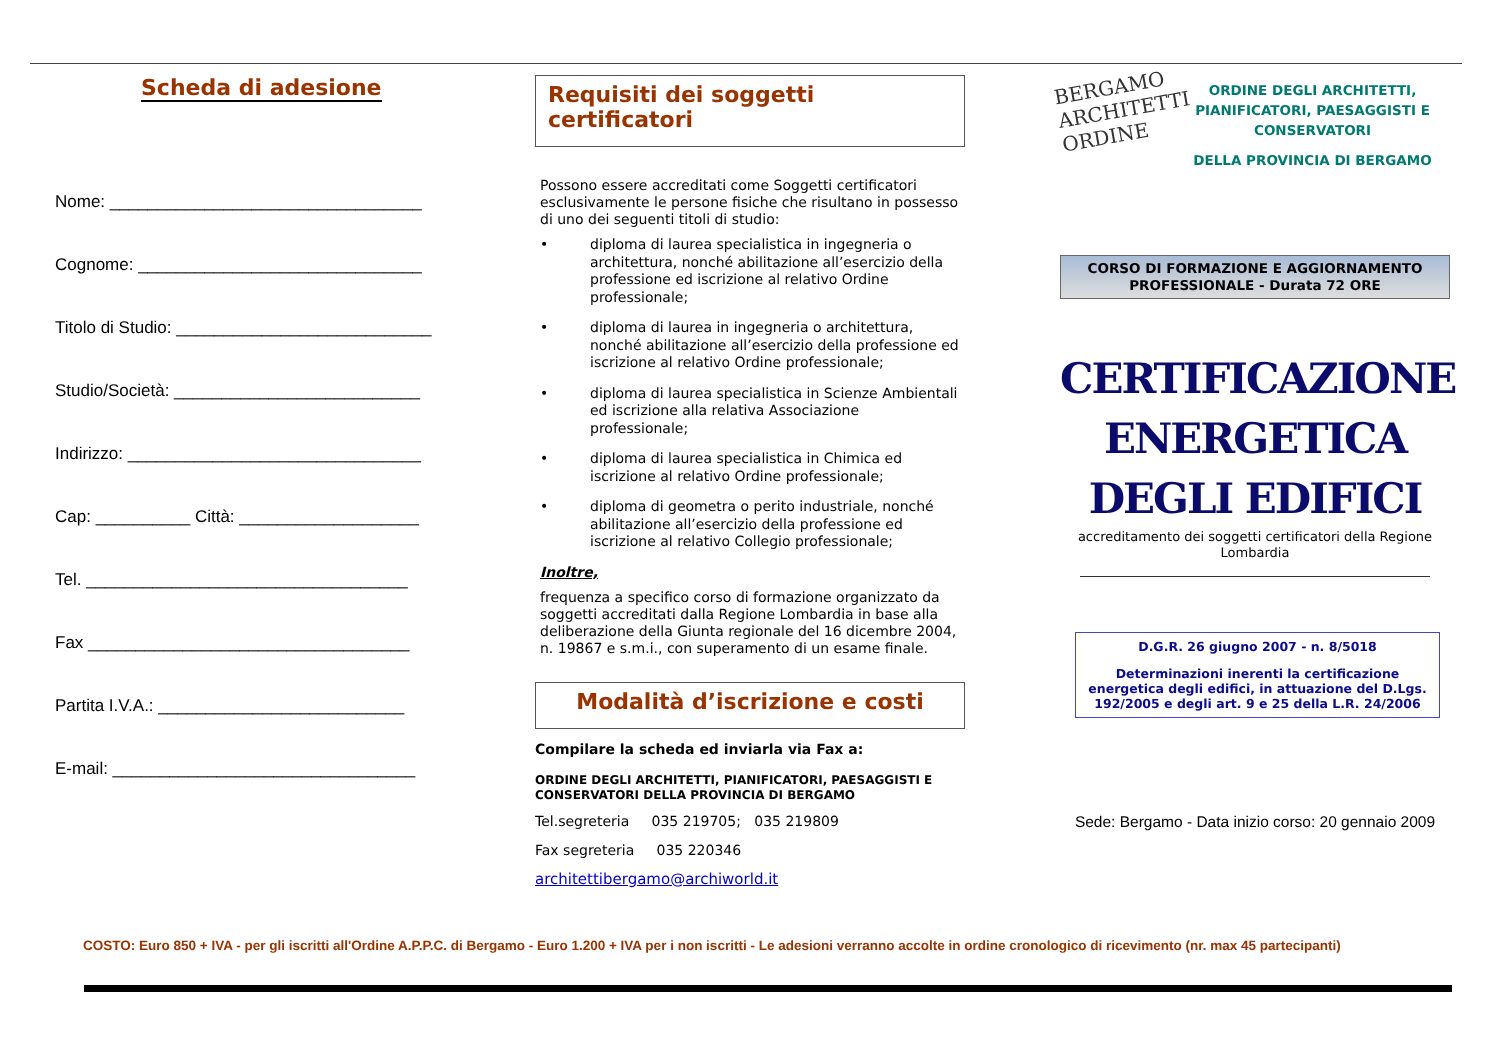Scheda di adesione
Nome: _________________________________
Cognome: ______________________________
Titolo di Studio: ___________________________
Studio/Società: __________________________
Indirizzo: _______________________________
Cap: __________ Città: ___________________
Tel. __________________________________
Fax __________________________________
Partita I.V.A.: __________________________
E-mail: ________________________________
Requisiti dei soggetti certificatori
Possono essere accreditati come Soggetti certificatori esclusivamente le persone fisiche che risultano in possesso di uno dei seguenti titoli di studio:
• diploma di laurea specialistica in ingegneria o architettura, nonché abilitazione all’esercizio della professione ed iscrizione al relativo Ordine professionale;
• diploma di laurea in ingegneria o architettura, nonché abilitazione all’esercizio della professione ed iscrizione al relativo Ordine professionale;
• diploma di laurea specialistica in Scienze Ambientali ed iscrizione alla relativa Associazione professionale;
• diploma di laurea specialistica in Chimica ed iscrizione al relativo Ordine professionale;
• diploma di geometra o perito industriale, nonché abilitazione all’esercizio della professione ed iscrizione al relativo Collegio professionale;
Inoltre,
frequenza a specifico corso di formazione organizzato da soggetti accreditati dalla Regione Lombardia in base alla deliberazione della Giunta regionale del 16 dicembre 2004, n. 19867 e s.m.i., con superamento di un esame finale.
Modalità d’iscrizione e costi
Compilare la scheda ed inviarla via Fax a:
ORDINE DEGLI ARCHITETTI, PIANIFICATORI, PAESAGGISTI E CONSERVATORI DELLA PROVINCIA DI BERGAMO
Tel.segreteria 035 219705; 035 219809
Fax segreteria 035 220346
architettibergamo@archiworld.it
BERGAMO ARCHITETTI ORDINE
ORDINE DEGLI ARCHITETTI, PIANIFICATORI, PAESAGGISTI E CONSERVATORI
DELLA PROVINCIA DI BERGAMO
CORSO DI FORMAZIONE E AGGIORNAMENTO PROFESSIONALE - Durata 72 ORE
CERTIFICAZIONE ENERGETICA DEGLI EDIFICI
accreditamento dei soggetti certificatori della Regione Lombardia
D.G.R. 26 giugno 2007 - n. 8/5018
Determinazioni inerenti la certificazione energetica degli edifici, in attuazione del D.Lgs. 192/2005 e degli art. 9 e 25 della L.R. 24/2006
Sede: Bergamo - Data inizio corso: 20 gennaio 2009
COSTO: Euro 850 + IVA - per gli iscritti all'Ordine A.P.P.C. di Bergamo - Euro 1.200 + IVA per i non iscritti - Le adesioni verranno accolte in ordine cronologico di ricevimento (nr. max 45 partecipanti)